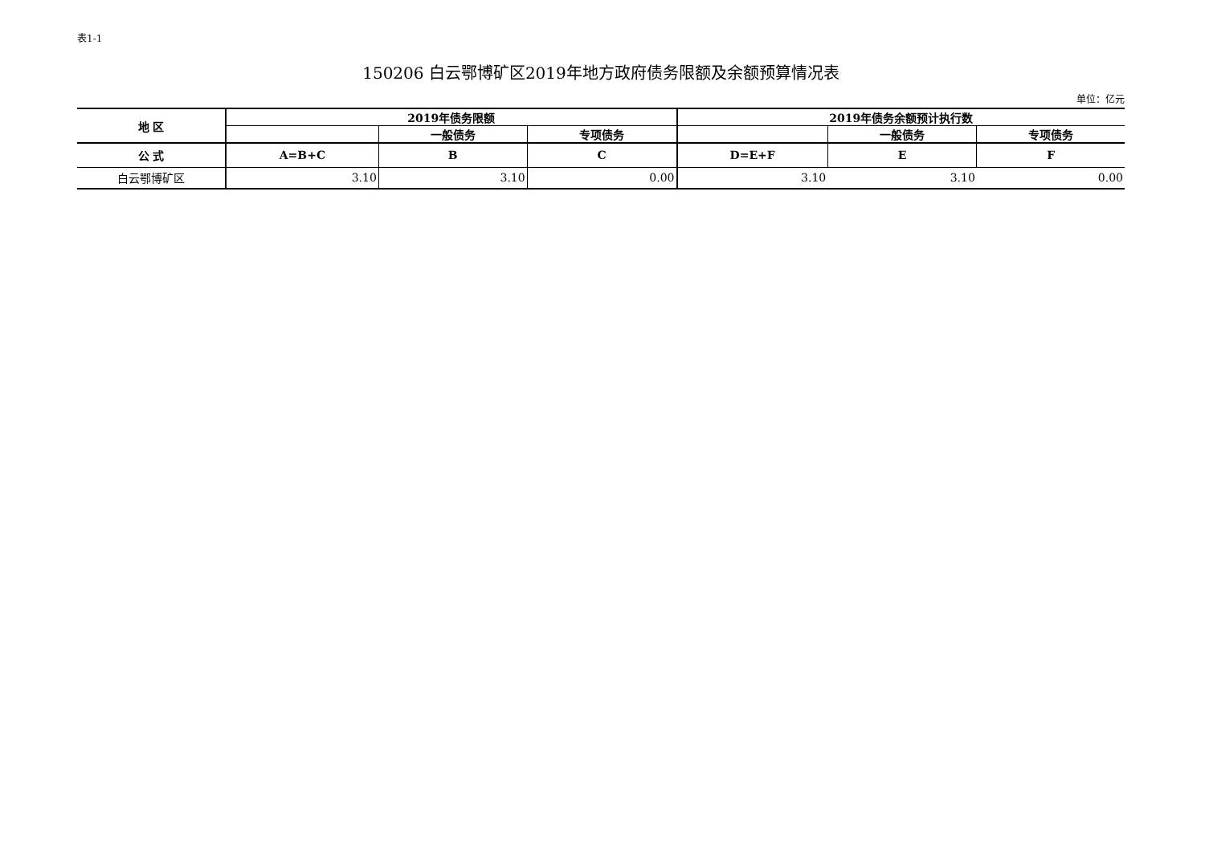表1-1
150206 白云鄂博矿区2019年地方政府债务限额及余额预算情况表
单位：亿元
| 地 区 | 2019年债务限额 | | | 2019年债务余额预计执行数 | | |
| --- | --- | --- | --- | --- | --- | --- |
| | | 一般债务 | 专项债务 | | 一般债务 | 专项债务 |
| 公 式 | A=B+C | B | C | D=E+F | E | F |
| 白云鄂博矿区 | 3.10 | 3.10 | 0.00 | 3.10 | 3.10 | 0.00 |